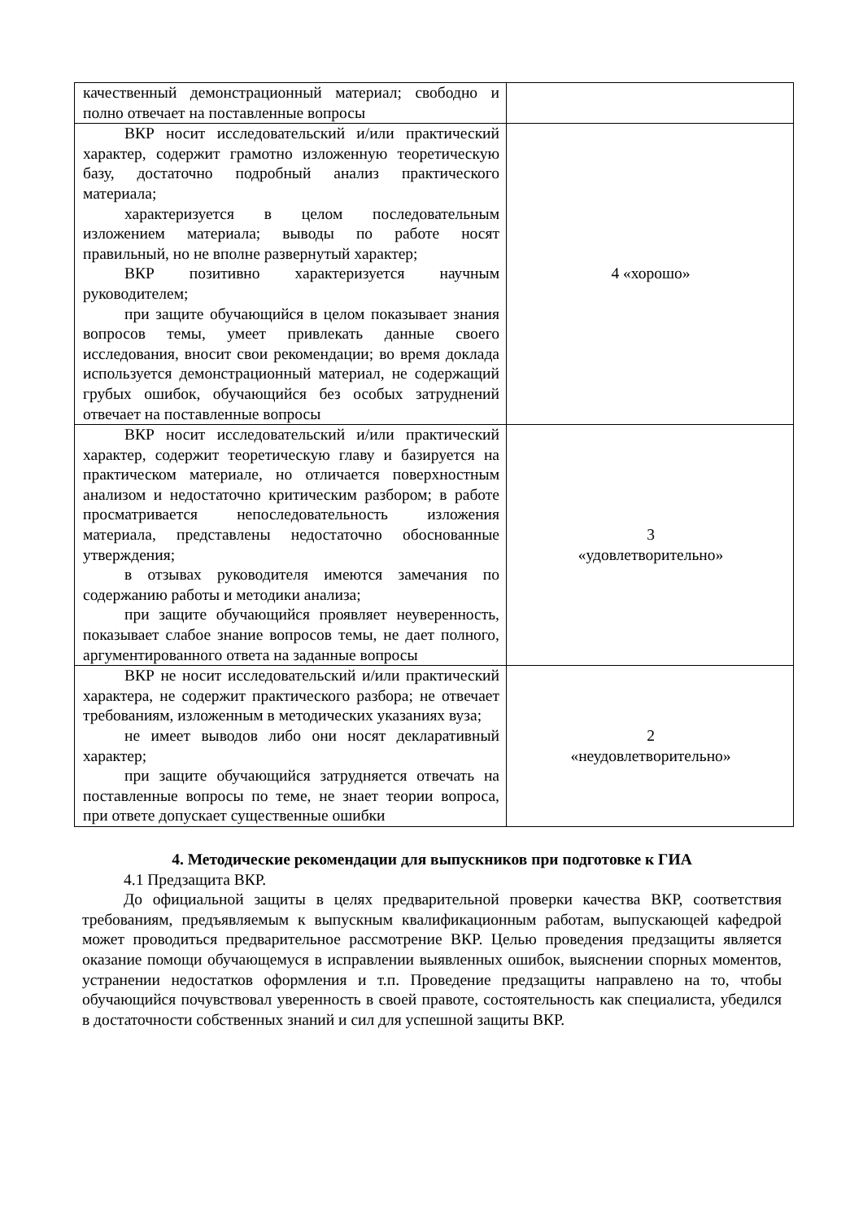| качественный демонстрационный материал; свободно и полно отвечает на поставленные вопросы | |
| ВКР носит исследовательский и/или практический характер, содержит грамотно изложенную теоретическую базу, достаточно подробный анализ практического материала; характеризуется в целом последовательным изложением материала; выводы по работе носят правильный, но не вполне развернутый характер; ВКР позитивно характеризуется научным руководителем; при защите обучающийся в целом показывает знания вопросов темы, умеет привлекать данные своего исследования, вносит свои рекомендации; во время доклада используется демонстрационный материал, не содержащий грубых ошибок, обучающийся без особых затруднений отвечает на поставленные вопросы | 4 «хорошо» |
| ВКР носит исследовательский и/или практический характер, содержит теоретическую главу и базируется на практическом материале, но отличается поверхностным анализом и недостаточно критическим разбором; в работе просматривается непоследовательность изложения материала, представлены недостаточно обоснованные утверждения; в отзывах руководителя имеются замечания по содержанию работы и методики анализа; при защите обучающийся проявляет неуверенность, показывает слабое знание вопросов темы, не дает полного, аргументированного ответа на заданные вопросы | 3 «удовлетворительно» |
| ВКР не носит исследовательский и/или практический характера, не содержит практического разбора; не отвечает требованиям, изложенным в методических указаниях вуза; не имеет выводов либо они носят декларативный характер; при защите обучающийся затрудняется отвечать на поставленные вопросы по теме, не знает теории вопроса, при ответе допускает существенные ошибки | 2 «неудовлетворительно» |
4. Методические рекомендации для выпускников при подготовке к ГИА
4.1 Предзащита ВКР.
До официальной защиты в целях предварительной проверки качества ВКР, соответствия требованиям, предъявляемым к выпускным квалификационным работам, выпускающей кафедрой может проводиться предварительное рассмотрение ВКР. Целью проведения предзащиты является оказание помощи обучающемуся в исправлении выявленных ошибок, выяснении спорных моментов, устранении недостатков оформления и т.п. Проведение предзащиты направлено на то, чтобы обучающийся почувствовал уверенность в своей правоте, состоятельность как специалиста, убедился в достаточности собственных знаний и сил для успешной защиты ВКР.